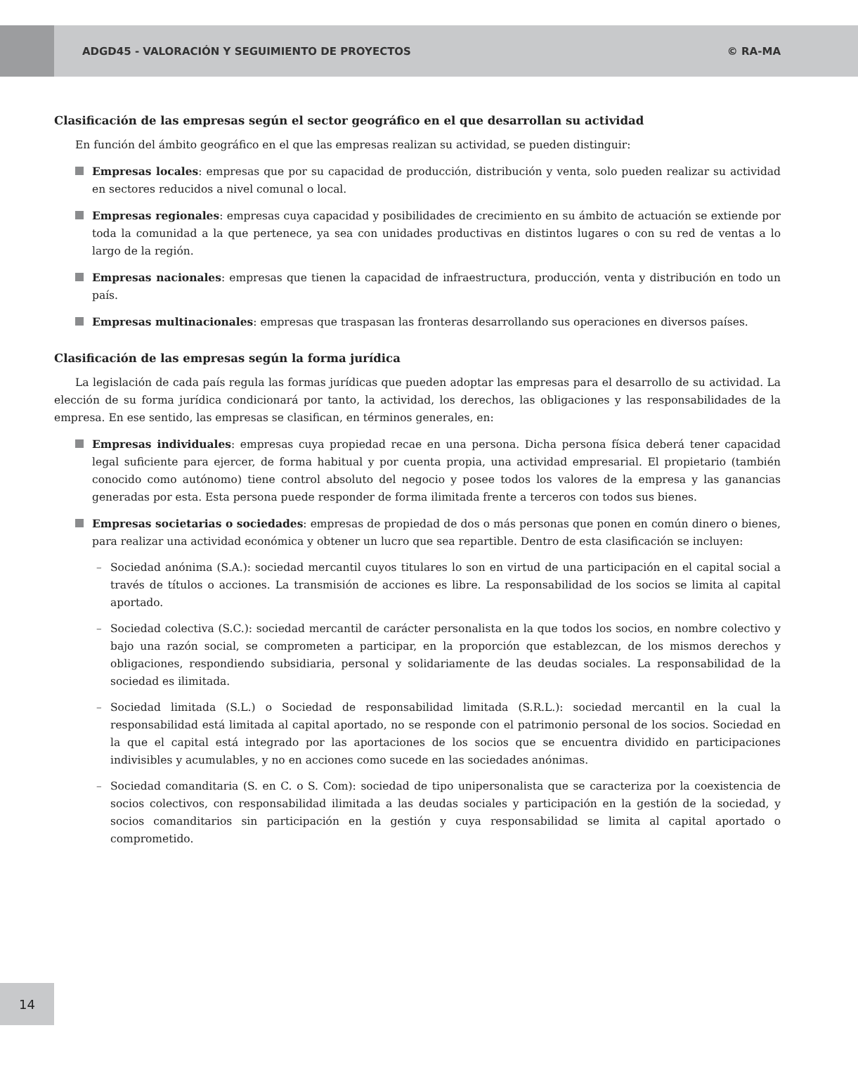ADGD45 - VALORACIÓN Y SEGUIMIENTO DE PROYECTOS
© RA-MA
Clasificación de las empresas según el sector geográfico en el que desarrollan su actividad
En función del ámbito geográfico en el que las empresas realizan su actividad, se pueden distinguir:
Empresas locales: empresas que por su capacidad de producción, distribución y venta, solo pueden realizar su actividad en sectores reducidos a nivel comunal o local.
Empresas regionales: empresas cuya capacidad y posibilidades de crecimiento en su ámbito de actuación se extiende por toda la comunidad a la que pertenece, ya sea con unidades productivas en distintos lugares o con su red de ventas a lo largo de la región.
Empresas nacionales: empresas que tienen la capacidad de infraestructura, producción, venta y distribución en todo un país.
Empresas multinacionales: empresas que traspasan las fronteras desarrollando sus operaciones en diversos países.
Clasificación de las empresas según la forma jurídica
La legislación de cada país regula las formas jurídicas que pueden adoptar las empresas para el desarrollo de su actividad. La elección de su forma jurídica condicionará por tanto, la actividad, los derechos, las obligaciones y las responsabilidades de la empresa. En ese sentido, las empresas se clasifican, en términos generales, en:
Empresas individuales: empresas cuya propiedad recae en una persona. Dicha persona física deberá tener capacidad legal suficiente para ejercer, de forma habitual y por cuenta propia, una actividad empresarial. El propietario (también conocido como autónomo) tiene control absoluto del negocio y posee todos los valores de la empresa y las ganancias generadas por esta. Esta persona puede responder de forma ilimitada frente a terceros con todos sus bienes.
Empresas societarias o sociedades: empresas de propiedad de dos o más personas que ponen en común dinero o bienes, para realizar una actividad económica y obtener un lucro que sea repartible. Dentro de esta clasificación se incluyen:
– Sociedad anónima (S.A.): sociedad mercantil cuyos titulares lo son en virtud de una participación en el capital social a través de títulos o acciones. La transmisión de acciones es libre. La responsabilidad de los socios se limita al capital aportado.
– Sociedad colectiva (S.C.): sociedad mercantil de carácter personalista en la que todos los socios, en nombre colectivo y bajo una razón social, se comprometen a participar, en la proporción que establezcan, de los mismos derechos y obligaciones, respondiendo subsidiaria, personal y solidariamente de las deudas sociales. La responsabilidad de la sociedad es ilimitada.
– Sociedad limitada (S.L.) o Sociedad de responsabilidad limitada (S.R.L.): sociedad mercantil en la cual la responsabilidad está limitada al capital aportado, no se responde con el patrimonio personal de los socios. Sociedad en la que el capital está integrado por las aportaciones de los socios que se encuentra dividido en participaciones indivisibles y acumulables, y no en acciones como sucede en las sociedades anónimas.
– Sociedad comanditaria (S. en C. o S. Com): sociedad de tipo unipersonalista que se caracteriza por la coexistencia de socios colectivos, con responsabilidad ilimitada a las deudas sociales y participación en la gestión de la sociedad, y socios comanditarios sin participación en la gestión y cuya responsabilidad se limita al capital aportado o comprometido.
14